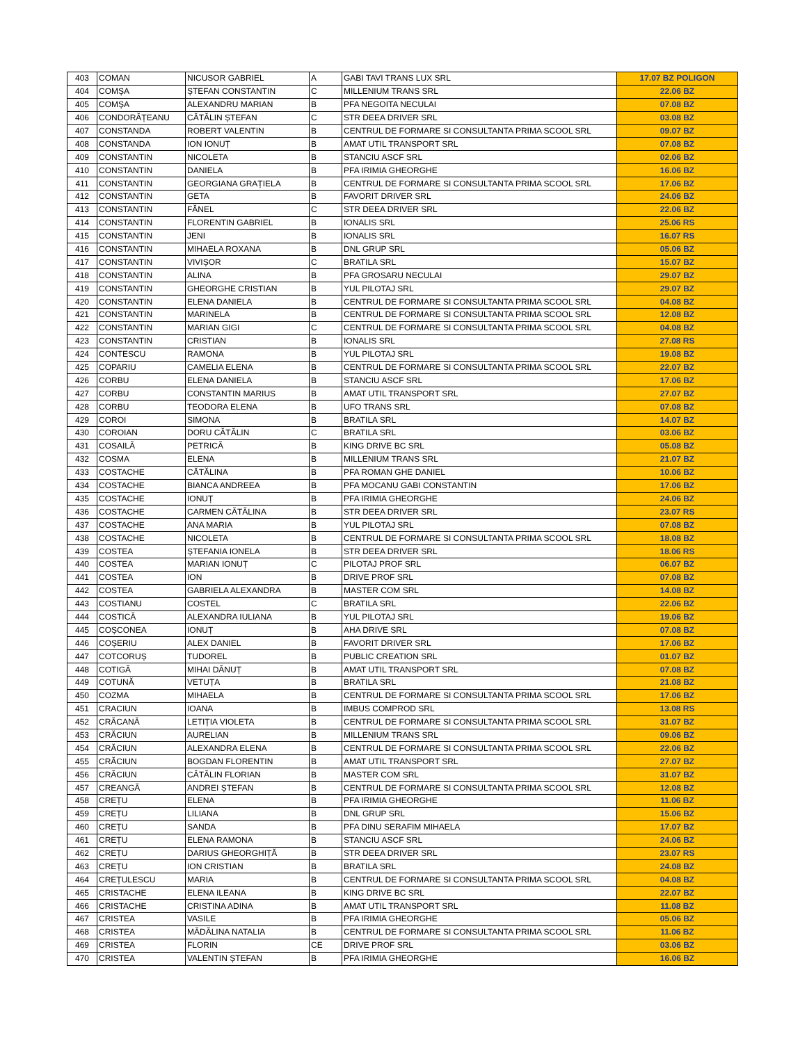| 403 | COMAN | NICUSOR GABRIEL | A | GABI TAVI TRANS LUX SRL | 17.07 BZ POLIGON |
| 404 | COMȘA | ȘTEFAN CONSTANTIN | C | MILLENIUM TRANS SRL | 22.06 BZ |
| 405 | COMȘA | ALEXANDRU MARIAN | B | PFA NEGOITA NECULAI | 07.08 BZ |
| 406 | CONDORĂȚEANU | CĂTĂLIN ȘTEFAN | C | STR DEEA DRIVER SRL | 03.08 BZ |
| 407 | CONSTANDA | ROBERT VALENTIN | B | CENTRUL DE FORMARE SI CONSULTANTA PRIMA SCOOL SRL | 09.07 BZ |
| 408 | CONSTANDA | ION IONUȚ | B | AMAT UTIL TRANSPORT SRL | 07.08 BZ |
| 409 | CONSTANTIN | NICOLETA | B | STANCIU ASCF SRL | 02.06 BZ |
| 410 | CONSTANTIN | DANIELA | B | PFA IRIMIA GHEORGHE | 16.06 BZ |
| 411 | CONSTANTIN | GEORGIANA GRAȚIELA | B | CENTRUL DE FORMARE SI CONSULTANTA PRIMA SCOOL SRL | 17.06 BZ |
| 412 | CONSTANTIN | GETA | B | FAVORIT DRIVER SRL | 24.06 BZ |
| 413 | CONSTANTIN | FĂNEL | C | STR DEEA DRIVER SRL | 22.06 BZ |
| 414 | CONSTANTIN | FLORENTIN GABRIEL | B | IONALIS SRL | 25.06 RS |
| 415 | CONSTANTIN | JENI | B | IONALIS SRL | 16.07 RS |
| 416 | CONSTANTIN | MIHAELA ROXANA | B | DNL GRUP SRL | 05.06 BZ |
| 417 | CONSTANTIN | VIVIȘOR | C | BRATILA SRL | 15.07 BZ |
| 418 | CONSTANTIN | ALINA | B | PFA GROSARU NECULAI | 29.07 BZ |
| 419 | CONSTANTIN | GHEORGHE CRISTIAN | B | YUL PILOTAJ SRL | 29.07 BZ |
| 420 | CONSTANTIN | ELENA DANIELA | B | CENTRUL DE FORMARE SI CONSULTANTA PRIMA SCOOL SRL | 04.08 BZ |
| 421 | CONSTANTIN | MARINELA | B | CENTRUL DE FORMARE SI CONSULTANTA PRIMA SCOOL SRL | 12.08 BZ |
| 422 | CONSTANTIN | MARIAN GIGI | C | CENTRUL DE FORMARE SI CONSULTANTA PRIMA SCOOL SRL | 04.08 BZ |
| 423 | CONSTANTIN | CRISTIAN | B | IONALIS SRL | 27.08 RS |
| 424 | CONTESCU | RAMONA | B | YUL PILOTAJ SRL | 19.08 BZ |
| 425 | COPARIU | CAMELIA ELENA | B | CENTRUL DE FORMARE SI CONSULTANTA PRIMA SCOOL SRL | 22.07 BZ |
| 426 | CORBU | ELENA DANIELA | B | STANCIU ASCF SRL | 17.06 BZ |
| 427 | CORBU | CONSTANTIN MARIUS | B | AMAT UTIL TRANSPORT SRL | 27.07 BZ |
| 428 | CORBU | TEODORA ELENA | B | UFO TRANS SRL | 07.08 BZ |
| 429 | COROI | SIMONA | B | BRATILA SRL | 14.07 BZ |
| 430 | COROIAN | DORU CĂTĂLIN | C | BRATILA SRL | 03.06 BZ |
| 431 | COSAILĂ | PETRICĂ | B | KING DRIVE BC SRL | 05.08 BZ |
| 432 | COSMA | ELENA | B | MILLENIUM TRANS SRL | 21.07 BZ |
| 433 | COSTACHE | CĂTĂLINA | B | PFA ROMAN GHE DANIEL | 10.06 BZ |
| 434 | COSTACHE | BIANCA ANDREEA | B | PFA MOCANU GABI CONSTANTIN | 17.06 BZ |
| 435 | COSTACHE | IONUȚ | B | PFA IRIMIA GHEORGHE | 24.06 BZ |
| 436 | COSTACHE | CARMEN CĂTĂLINA | B | STR DEEA DRIVER SRL | 23.07 RS |
| 437 | COSTACHE | ANA MARIA | B | YUL PILOTAJ SRL | 07.08 BZ |
| 438 | COSTACHE | NICOLETA | B | CENTRUL DE FORMARE SI CONSULTANTA PRIMA SCOOL SRL | 18.08 BZ |
| 439 | COSTEA | ȘTEFANIA IONELA | B | STR DEEA DRIVER SRL | 18.06 RS |
| 440 | COSTEA | MARIAN IONUȚ | C | PILOTAJ PROF SRL | 06.07 BZ |
| 441 | COSTEA | ION | B | DRIVE PROF SRL | 07.08 BZ |
| 442 | COSTEA | GABRIELA ALEXANDRA | B | MASTER COM SRL | 14.08 BZ |
| 443 | COSTIANU | COSTEL | C | BRATILA SRL | 22.06 BZ |
| 444 | COSTICĂ | ALEXANDRA IULIANA | B | YUL PILOTAJ SRL | 19.06 BZ |
| 445 | COȘCONEA | IONUȚ | B | AHA DRIVE SRL | 07.08 BZ |
| 446 | COȘERIU | ALEX DANIEL | B | FAVORIT DRIVER SRL | 17.06 BZ |
| 447 | COTCORUȘ | TUDOREL | B | PUBLIC CREATION SRL | 01.07 BZ |
| 448 | COTIGĂ | MIHAI DĂNUȚ | B | AMAT UTIL TRANSPORT SRL | 07.08 BZ |
| 449 | COTUNĂ | VETUȚA | B | BRATILA SRL | 21.08 BZ |
| 450 | COZMA | MIHAELA | B | CENTRUL DE FORMARE SI CONSULTANTA PRIMA SCOOL SRL | 17.06 BZ |
| 451 | CRACIUN | IOANA | B | IMBUS COMPROD SRL | 13.08 RS |
| 452 | CRĂCANĂ | LETIȚIA VIOLETA | B | CENTRUL DE FORMARE SI CONSULTANTA PRIMA SCOOL SRL | 31.07 BZ |
| 453 | CRĂCIUN | AURELIAN | B | MILLENIUM TRANS SRL | 09.06 BZ |
| 454 | CRĂCIUN | ALEXANDRA ELENA | B | CENTRUL DE FORMARE SI CONSULTANTA PRIMA SCOOL SRL | 22.06 BZ |
| 455 | CRĂCIUN | BOGDAN FLORENTIN | B | AMAT UTIL TRANSPORT SRL | 27.07 BZ |
| 456 | CRĂCIUN | CĂTĂLIN FLORIAN | B | MASTER COM SRL | 31.07 BZ |
| 457 | CREANGĂ | ANDREI ȘTEFAN | B | CENTRUL DE FORMARE SI CONSULTANTA PRIMA SCOOL SRL | 12.08 BZ |
| 458 | CREȚU | ELENA | B | PFA IRIMIA GHEORGHE | 11.06 BZ |
| 459 | CREȚU | LILIANA | B | DNL GRUP SRL | 15.06 BZ |
| 460 | CREȚU | SANDA | B | PFA DINU SERAFIM MIHAELA | 17.07 BZ |
| 461 | CREȚU | ELENA RAMONA | B | STANCIU ASCF SRL | 24.06 BZ |
| 462 | CREȚU | DARIUS GHEORGHIȚĂ | B | STR DEEA DRIVER SRL | 23.07 RS |
| 463 | CREȚU | ION CRISTIAN | B | BRATILA SRL | 24.08 BZ |
| 464 | CREȚULESCU | MARIA | B | CENTRUL DE FORMARE SI CONSULTANTA PRIMA SCOOL SRL | 04.08 BZ |
| 465 | CRISTACHE | ELENA ILEANA | B | KING DRIVE BC SRL | 22.07 BZ |
| 466 | CRISTACHE | CRISTINA ADINA | B | AMAT UTIL TRANSPORT SRL | 11.08 BZ |
| 467 | CRISTEA | VASILE | B | PFA IRIMIA GHEORGHE | 05.06 BZ |
| 468 | CRISTEA | MĂDĂLINA NATALIA | B | CENTRUL DE FORMARE SI CONSULTANTA PRIMA SCOOL SRL | 11.06 BZ |
| 469 | CRISTEA | FLORIN | CE | DRIVE PROF SRL | 03.06 BZ |
| 470 | CRISTEA | VALENTIN ȘTEFAN | B | PFA IRIMIA GHEORGHE | 16.06 BZ |